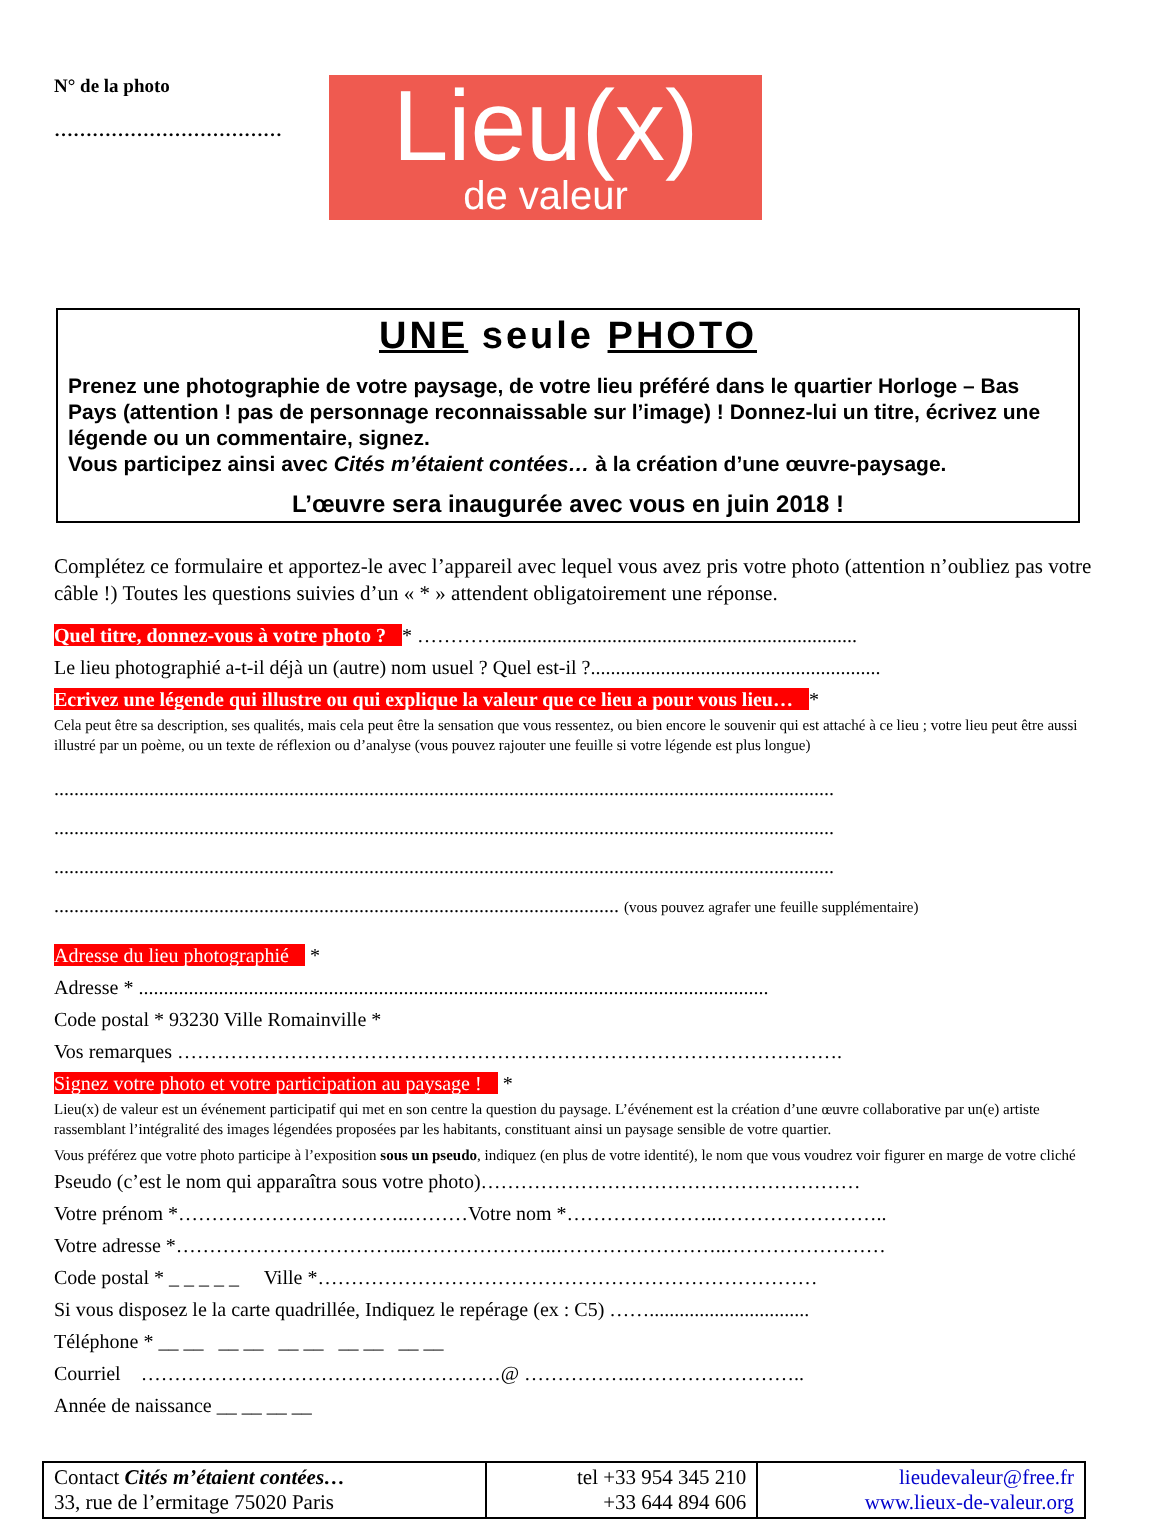N° de la photo
………………………………
Lieu(x)
de valeur
UNE seule PHOTO
Prenez une photographie de votre paysage, de votre lieu préféré dans le quartier Horloge – Bas Pays (attention ! pas de personnage reconnaissable sur l’image) ! Donnez-lui un titre, écrivez une légende ou un commentaire, signez.
Vous participez ainsi avec Cités m’étaient contées… à la création d’une œuvre-paysage.
L’œuvre sera inaugurée avec vous en juin 2018 !
Complétez ce formulaire et apportez-le avec l’appareil avec lequel vous avez pris votre photo (attention n’oubliez pas votre câble !) Toutes les questions suivies d’un « * » attendent obligatoirement une réponse.
Quel titre, donnez-vous à votre photo ? * …………........................................................................
Le lieu photographié a-t-il déjà un (autre) nom usuel ? Quel est-il ?..........................................................
Ecrivez une légende qui illustre ou qui explique la valeur que ce lieu a pour vous lieu… *
Cela peut être sa description, ses qualités, mais cela peut être la sensation que vous ressentez, ou bien encore le souvenir qui est attaché à ce lieu ; votre lieu peut être aussi illustré par un poème, ou un texte de réflexion ou d’analyse (vous pouvez rajouter une feuille si votre légende est plus longue)
............................................................................................................................................................
............................................................................................................................................................
............................................................................................................................................................
................................................................................................................. (vous pouvez agrafer une feuille supplémentaire)
Adresse du lieu photographié *
Adresse * ..............................................................................................................................
Code postal * 93230 Ville Romainville *
Vos remarques ……………………………………………………………………………………….
Signez votre photo et votre participation au paysage ! *
Lieu(x) de valeur est un événement participatif qui met en son centre la question du paysage. L’événement est la création d’une œuvre collaborative par un(e) artiste rassemblant l’intégralité des images légendées proposées par les habitants, constituant ainsi un paysage sensible de votre quartier.
Vous préférez que votre photo participe à l’exposition sous un pseudo, indiquez (en plus de votre identité), le nom que vous voudrez voir figurer en marge de votre cliché
Pseudo (c’est le nom qui apparaîtra sous votre photo)…………………………………………………
Votre prénom *……………………………..………Votre nom *…………………..……………………..
Votre adresse *……………………………..…………………..……………………..……………………
Code postal * _ _ _ _ _ Ville *…………………………………………………………………
Si vous disposez le la carte quadrillée, Indiquez le repérage (ex : C5) ……................................
Téléphone * __ __ __ __ __ __ __ __ __ __
Courriel ………………………………………………@ ……………..……………………..
Année de naissance __ __ __ __
| Contact Cités m’étaient contées… 33, rue de l’ermitage 75020 Paris | tel +33 954 345 210 +33 644 894 606 | lieudevaleur@free.fr www.lieux-de-valeur.org |